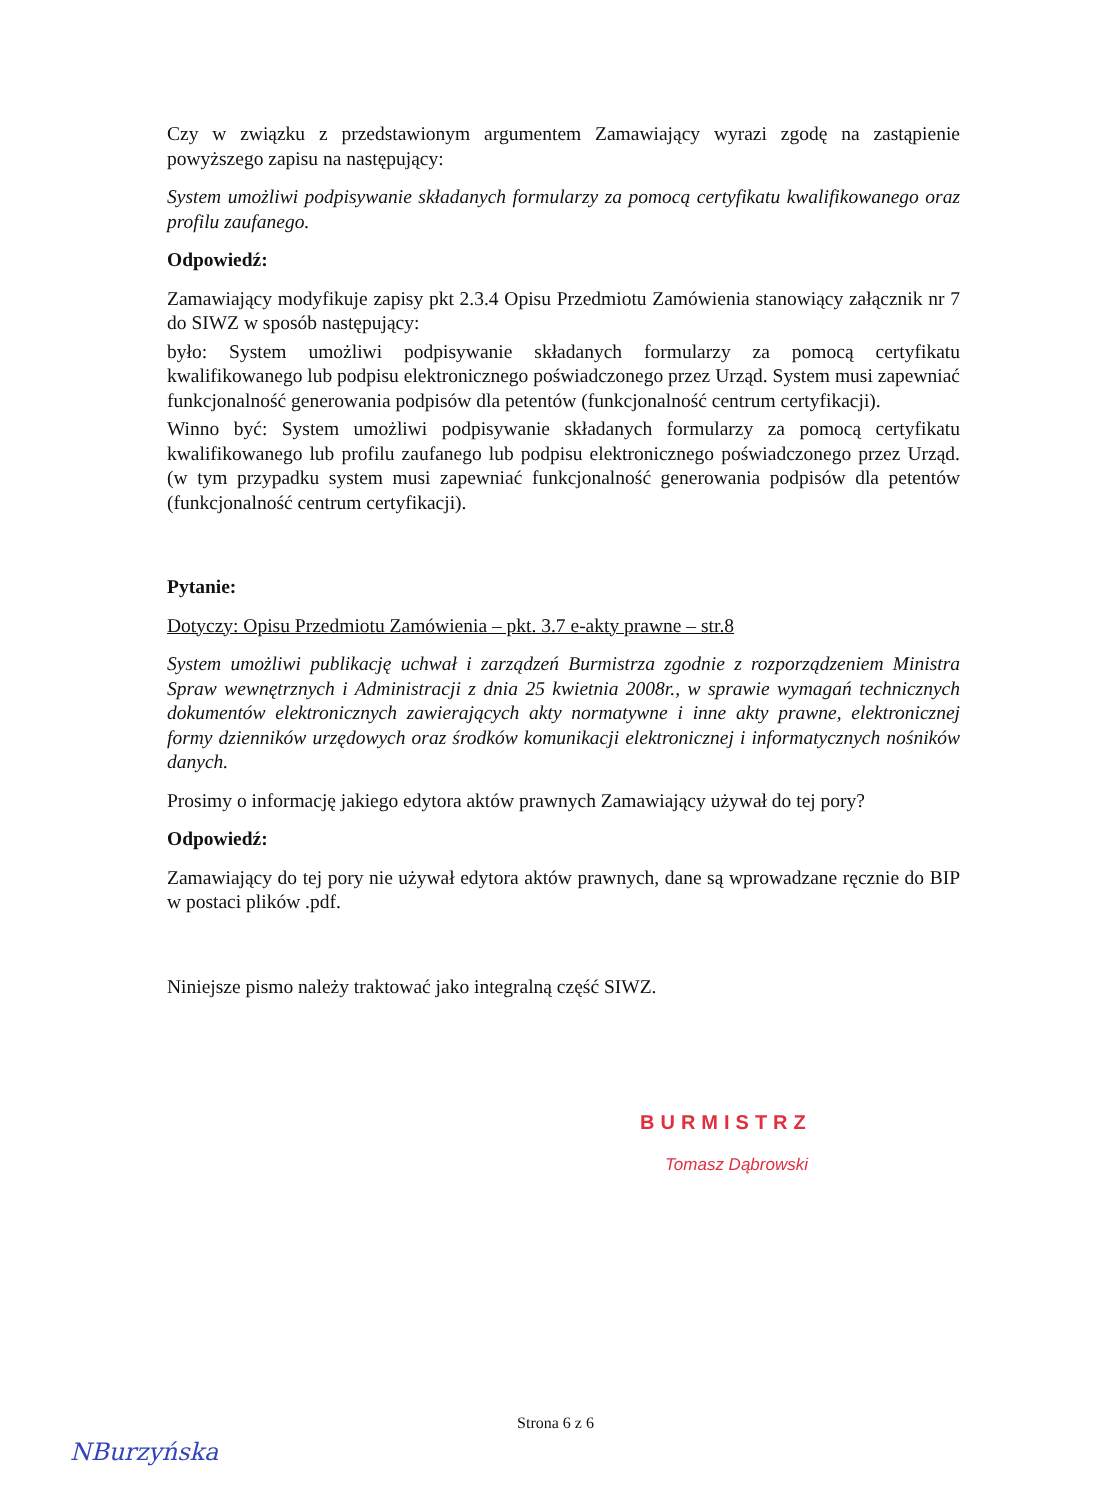Czy w związku z przedstawionym argumentem Zamawiający wyrazi zgodę na zastąpienie powyższego zapisu na następujący:
System umożliwi podpisywanie składanych formularzy za pomocą certyfikatu kwalifikowanego oraz profilu zaufanego.
Odpowiedź:
Zamawiający modyfikuje zapisy pkt 2.3.4 Opisu Przedmiotu Zamówienia stanowiący załącznik nr 7 do SIWZ w sposób następujący:
było: System umożliwi podpisywanie składanych formularzy za pomocą certyfikatu kwalifikowanego lub podpisu elektronicznego poświadczonego przez Urząd. System musi zapewniać funkcjonalność generowania podpisów dla petentów (funkcjonalność centrum certyfikacji).
Winno być: System umożliwi podpisywanie składanych formularzy za pomocą certyfikatu kwalifikowanego lub profilu zaufanego lub podpisu elektronicznego poświadczonego przez Urząd. (w tym przypadku system musi zapewniać funkcjonalność generowania podpisów dla petentów (funkcjonalność centrum certyfikacji).
Pytanie:
Dotyczy: Opisu Przedmiotu Zamówienia – pkt. 3.7 e-akty prawne – str.8
System umożliwi publikację uchwał i zarządzeń Burmistrza zgodnie z rozporządzeniem Ministra Spraw wewnętrznych i Administracji z dnia 25 kwietnia 2008r., w sprawie wymagań technicznych dokumentów elektronicznych zawierających akty normatywne i inne akty prawne, elektronicznej formy dzienników urzędowych oraz środków komunikacji elektronicznej i informatycznych nośników danych.
Prosimy o informację jakiego edytora aktów prawnych Zamawiający używał do tej pory?
Odpowiedź:
Zamawiający do tej pory nie używał edytora aktów prawnych, dane są wprowadzane ręcznie do BIP w postaci plików .pdf.
Niniejsze pismo należy traktować jako integralną część SIWZ.
BURMISTRZ
Tomasz Dąbrowski
Strona 6 z 6
NBurzyńska